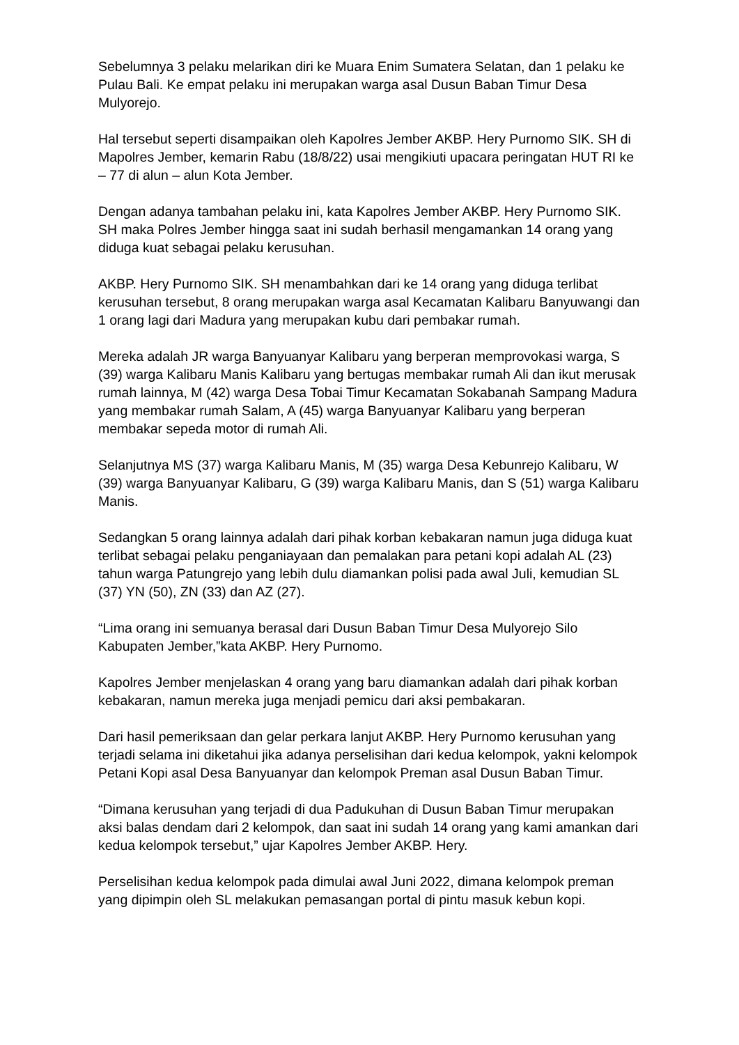Sebelumnya 3 pelaku melarikan diri ke Muara Enim Sumatera Selatan, dan 1 pelaku ke Pulau Bali. Ke empat pelaku ini merupakan warga asal Dusun Baban Timur Desa Mulyorejo.
Hal tersebut seperti disampaikan oleh Kapolres Jember AKBP. Hery Purnomo SIK. SH di Mapolres Jember, kemarin Rabu (18/8/22) usai mengikiuti upacara peringatan HUT RI ke – 77 di alun – alun Kota Jember.
Dengan adanya tambahan pelaku ini, kata Kapolres Jember AKBP. Hery Purnomo SIK. SH maka Polres Jember hingga saat ini sudah berhasil mengamankan 14 orang yang diduga kuat sebagai pelaku kerusuhan.
AKBP. Hery Purnomo SIK. SH menambahkan dari ke 14 orang yang diduga terlibat kerusuhan tersebut, 8 orang merupakan warga asal Kecamatan Kalibaru Banyuwangi dan 1 orang lagi dari Madura yang merupakan kubu dari pembakar rumah.
Mereka adalah JR warga Banyuanyar Kalibaru yang berperan memprovokasi warga, S (39) warga Kalibaru Manis Kalibaru yang bertugas membakar rumah Ali dan ikut merusak rumah lainnya, M (42) warga Desa Tobai Timur Kecamatan Sokabanah Sampang Madura yang membakar rumah Salam, A (45) warga Banyuanyar Kalibaru yang berperan membakar sepeda motor di rumah Ali.
Selanjutnya MS (37) warga Kalibaru Manis, M (35) warga Desa Kebunrejo Kalibaru, W (39) warga Banyuanyar Kalibaru, G (39) warga Kalibaru Manis, dan S (51) warga Kalibaru Manis.
Sedangkan 5 orang lainnya adalah dari pihak korban kebakaran namun juga diduga kuat terlibat sebagai pelaku penganiayaan dan pemalakan para petani kopi adalah AL (23) tahun warga Patungrejo yang lebih dulu diamankan polisi pada awal Juli, kemudian SL (37) YN (50), ZN (33) dan AZ (27).
“Lima orang ini semuanya berasal dari Dusun Baban Timur Desa Mulyorejo Silo Kabupaten Jember,”kata AKBP. Hery Purnomo.
Kapolres Jember menjelaskan 4 orang yang baru diamankan adalah dari pihak korban kebakaran, namun mereka juga menjadi pemicu dari aksi pembakaran.
Dari hasil pemeriksaan dan gelar perkara lanjut AKBP. Hery Purnomo kerusuhan yang terjadi selama ini diketahui jika adanya perselisihan dari kedua kelompok, yakni kelompok Petani Kopi asal Desa Banyuanyar dan kelompok Preman asal Dusun Baban Timur.
“Dimana kerusuhan yang terjadi di dua Padukuhan di Dusun Baban Timur merupakan aksi balas dendam dari 2 kelompok, dan saat ini sudah 14 orang yang kami amankan dari kedua kelompok tersebut,” ujar Kapolres Jember AKBP. Hery.
Perselisihan kedua kelompok pada dimulai awal Juni 2022, dimana kelompok preman yang dipimpin oleh SL melakukan pemasangan portal di pintu masuk kebun kopi.